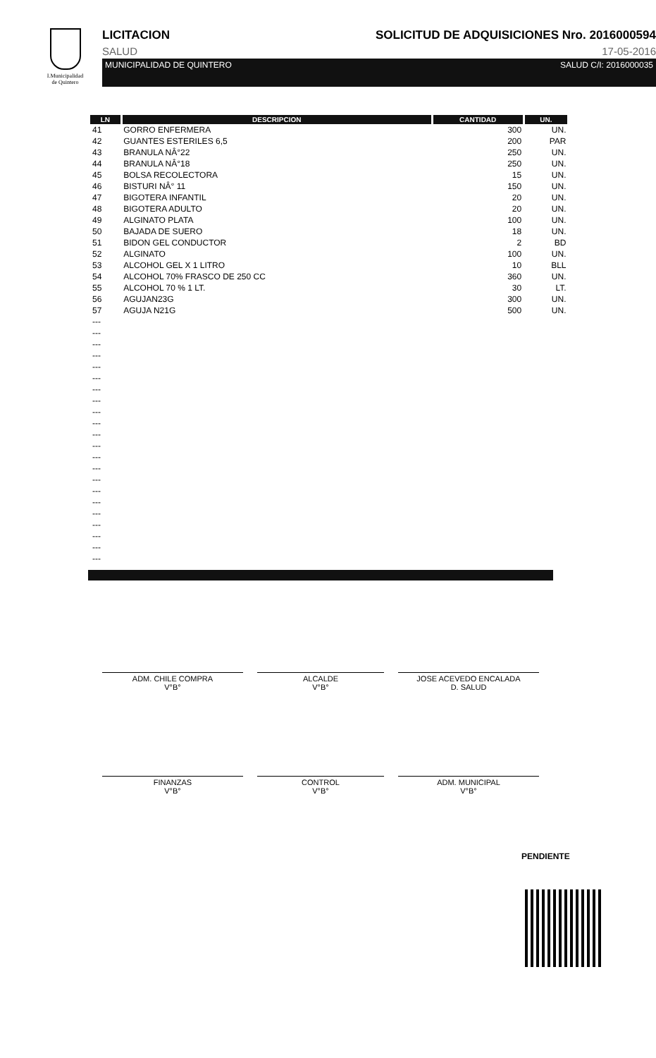I.Municipalidad
de Quintero
LICITACION SOLICITUD DE ADQUISICIONES Nro. 2016000594
SALUD 17-05-2016
MUNICIPALIDAD DE QUINTERO SALUD C/I: 2016000035
| LN | DESCRIPCION | CANTIDAD | UN. |
| --- | --- | --- | --- |
| 41 | GORRO ENFERMERA | 300 | UN. |
| 42 | GUANTES ESTERILES 6,5 | 200 | PAR |
| 43 | BRANULA NÂ°22 | 250 | UN. |
| 44 | BRANULA NÂ°18 | 250 | UN. |
| 45 | BOLSA RECOLECTORA | 15 | UN. |
| 46 | BISTURI NÂ° 11 | 150 | UN. |
| 47 | BIGOTERA INFANTIL | 20 | UN. |
| 48 | BIGOTERA ADULTO | 20 | UN. |
| 49 | ALGINATO PLATA | 100 | UN. |
| 50 | BAJADA DE SUERO | 18 | UN. |
| 51 | BIDON GEL CONDUCTOR | 2 | BD |
| 52 | ALGINATO | 100 | UN. |
| 53 | ALCOHOL GEL X 1 LITRO | 10 | BLL |
| 54 | ALCOHOL 70% FRASCO DE 250 CC | 360 | UN. |
| 55 | ALCOHOL 70 % 1 LT. | 30 | LT. |
| 56 | AGUJAN23G | 300 | UN. |
| 57 | AGUJA N21G | 500 | UN. |
| --- | | | |
| --- | | | |
| --- | | | |
| --- | | | |
| --- | | | |
| --- | | | |
| --- | | | |
| --- | | | |
| --- | | | |
| --- | | | |
| --- | | | |
| --- | | | |
| --- | | | |
| --- | | | |
| --- | | | |
| --- | | | |
| --- | | | |
| --- | | | |
| --- | | | |
| --- | | | |
| --- | | | |
| --- | | | |
ADM. CHILE COMPRA
V°B°
ALCALDE
V°B°
JOSE ACEVEDO ENCALADA
D. SALUD
FINANZAS
V°B°
CONTROL
V°B°
ADM. MUNICIPAL
V°B°
PENDIENTE